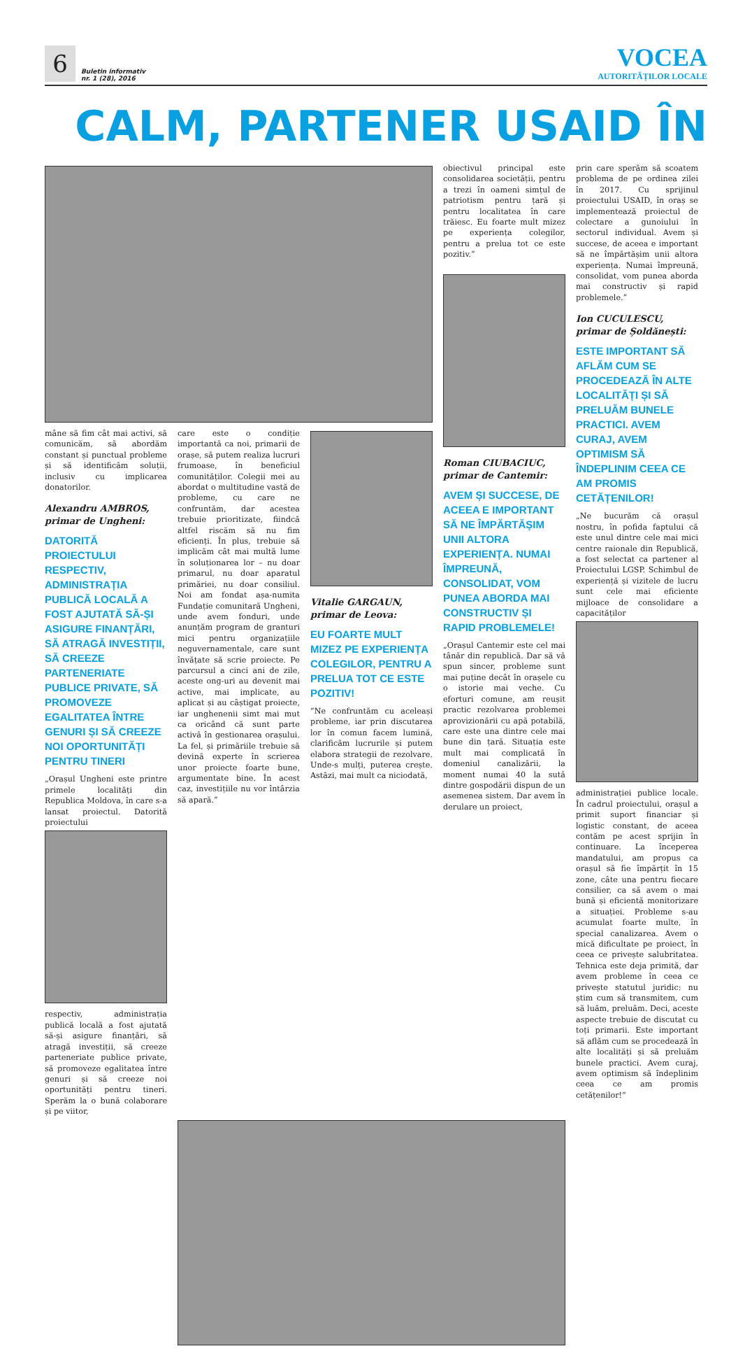6
Buletin informativ
nr. 1 (28), 2016
VOCEA
AUTORITĂȚILOR LOCALE
CALM, PARTENER USAID ÎN
obiectivul principal este consolidarea societății, pentru a trezi în oameni simțul de patriotism pentru țară și pentru localitatea în care trăiesc. Eu foarte mult mizez pe experiența colegilor, pentru a prelua tot ce este pozitiv.”
Roman CIUBACIUC, primar de Cantemir:
AVEM ȘI SUCCESE, DE ACEEA E IMPORTANT SĂ NE ÎMPĂRTĂȘIM UNII ALTORA EXPERIENȚA. NUMAI ÎMPREUNĂ, CONSOLIDAT, VOM PUNEA ABORDA MAI CONSTRUCTIV ȘI RAPID PROBLEMELE!
„Orașul Cantemir este cel mai tânăr din republică. Dar să vă spun sincer, probleme sunt mai puține decât în orașele cu o istorie mai veche. Cu eforturi comune, am reușit practic rezolvarea problemei aprovizionării cu apă potabilă, care este una dintre cele mai bune din țară. Situația este mult mai complicată în domeniul canalizării, la moment numai 40 la sută dintre gospodării dispun de un asemenea sistem. Dar avem în derulare un proiect,
prin care sperăm să scoatem problema de pe ordinea zilei în 2017. Cu sprijinul proiectului USAID, în oraș se implementează proiectul de colectare a gunoiului în sectorul individual. Avem și succese, de aceea e important să ne împărtășim unii altora experiența. Numai împreună, consolidat, vom punea aborda mai constructiv și rapid problemele.”
Ion CUCULESCU, primar de Șoldănești:
ESTE IMPORTANT SĂ AFLĂM CUM SE PROCEDEAZĂ ÎN ALTE LOCALITĂȚI ȘI SĂ PRELUĂM BUNELE PRACTICI. AVEM CURAJ, AVEM OPTIMISM SĂ ÎNDEPLINIM CEEA CE AM PROMIS CETĂȚENILOR!
„Ne bucurăm că orașul nostru, în pofida faptului că este unul dintre cele mai mici centre raionale din Republică, a fost selectat ca partener al Proiectului LGSP. Schimbul de experiență și vizitele de lucru sunt cele mai eficiente mijloace de consolidare a capacităților
administrației publice locale. În cadrul proiectului, orașul a primit suport financiar și logistic constant, de aceea contăm pe acest sprijin în continuare. La începerea mandatului, am propus ca orașul să fie împărțit în 15 zone, câte una pentru fiecare consilier, ca să avem o mai bună și eficientă monitorizare a situației. Probleme s-au acumulat foarte multe, în special canalizarea. Avem o mică dificultate pe proiect, în ceea ce privește salubritatea. Tehnica este deja primită, dar avem probleme în ceea ce privește statutul juridic: nu știm cum să transmitem, cum să luăm, preluăm. Deci, aceste aspecte trebuie de discutat cu toți primarii. Este important să aflăm cum se procedează în alte localități și să preluăm bunele practici. Avem curaj, avem optimism să îndeplinim ceea ce am promis cetățenilor!”
mâne să fim cât mai activi, să comunicăm, să abordăm constant și punctual probleme și să identificăm soluții, inclusiv cu implicarea donatorilor.
Alexandru AMBROS, primar de Ungheni:
DATORITĂ PROIECTULUI RESPECTIV, ADMINISTRAȚIA PUBLICĂ LOCALĂ A FOST AJUTATĂ SĂ-ȘI ASIGURE FINANȚĂRI, SĂ ATRAGĂ INVESTIȚII, SĂ CREEZE PARTENERIATE PUBLICE PRIVATE, SĂ PROMOVEZE EGALITATEA ÎNTRE GENURI ȘI SĂ CREEZE NOI OPORTUNITĂȚI PENTRU TINERI
„Orașul Ungheni este printre primele localități din Republica Moldova, în care s-a lansat proiectul. Datorită proiectului
respectiv, administrația publică locală a fost ajutată să-și asigure finanțări, să atragă investiții, să creeze parteneriate publice private, să promoveze egalitatea între genuri și să creeze noi oportunități pentru tineri. Sperăm la o bună colaborare și pe viitor,
care este o condiție importantă ca noi, primarii de orașe, să putem realiza lucruri frumoase, în beneficiul comunităților. Colegii mei au abordat o multitudine vastă de probleme, cu care ne confruntăm, dar acestea trebuie prioritizate, fiindcă altfel riscăm să nu fim eficienți. În plus, trebuie să implicăm cât mai multă lume în soluționarea lor – nu doar primarul, nu doar aparatul primăriei, nu doar consiliul. Noi am fondat așa-numita Fundație comunitară Ungheni, unde avem fonduri, unde anunțăm program de granturi mici pentru organizațiile neguvernamentale, care sunt învățate să scrie proiecte. Pe parcursul a cinci ani de zile, aceste ong-uri au devenit mai active, mai implicate, au aplicat și au câștigat proiecte, iar unghenenii simt mai mut ca oricând că sunt parte activă în gestionarea orașului. La fel, și primăriile trebuie să devină experte în scrierea unor proiecte foarte bune, argumentate bine. În acest caz, investițiile nu vor întârzia să apară.”
Vitalie GARGAUN, primar de Leova:
EU FOARTE MULT MIZEZ PE EXPERIENȚA COLEGILOR, PENTRU A PRELUA TOT CE ESTE POZITIV!
”Ne confruntăm cu aceleași probleme, iar prin discutarea lor în comun facem lumină, clarificăm lucrurile și putem elabora strategii de rezolvare. Unde-s mulți, puterea crește. Astăzi, mai mult ca niciodată,